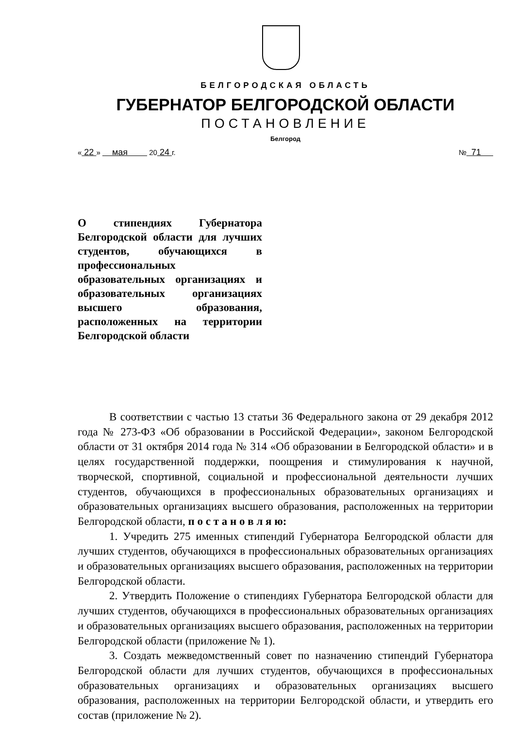БЕЛГОРОДСКАЯ ОБЛАСТЬ
ГУБЕРНАТОР БЕЛГОРОДСКОЙ ОБЛАСТИ
ПОСТАНОВЛЕНИЕ
Белгород
« 22 » мая 20 24 г. № 71
О стипендиях Губернатора Белгородской области для лучших студентов, обучающихся в профессиональных образовательных организациях и образовательных организациях высшего образования, расположенных на территории Белгородской области
В соответствии с частью 13 статьи 36 Федерального закона от 29 декабря 2012 года № 273-ФЗ «Об образовании в Российской Федерации», законом Белгородской области от 31 октября 2014 года № 314 «Об образовании в Белгородской области» и в целях государственной поддержки, поощрения и стимулирования к научной, творческой, спортивной, социальной и профессиональной деятельности лучших студентов, обучающихся в профессиональных образовательных организациях и образовательных организациях высшего образования, расположенных на территории Белгородской области, п о с т а н о в л я ю:
1. Учредить 275 именных стипендий Губернатора Белгородской области для лучших студентов, обучающихся в профессиональных образовательных организациях и образовательных организациях высшего образования, расположенных на территории Белгородской области.
2. Утвердить Положение о стипендиях Губернатора Белгородской области для лучших студентов, обучающихся в профессиональных образовательных организациях и образовательных организациях высшего образования, расположенных на территории Белгородской области (приложение № 1).
3. Создать межведомственный совет по назначению стипендий Губернатора Белгородской области для лучших студентов, обучающихся в профессиональных образовательных организациях и образовательных организациях высшего образования, расположенных на территории Белгородской области, и утвердить его состав (приложение № 2).